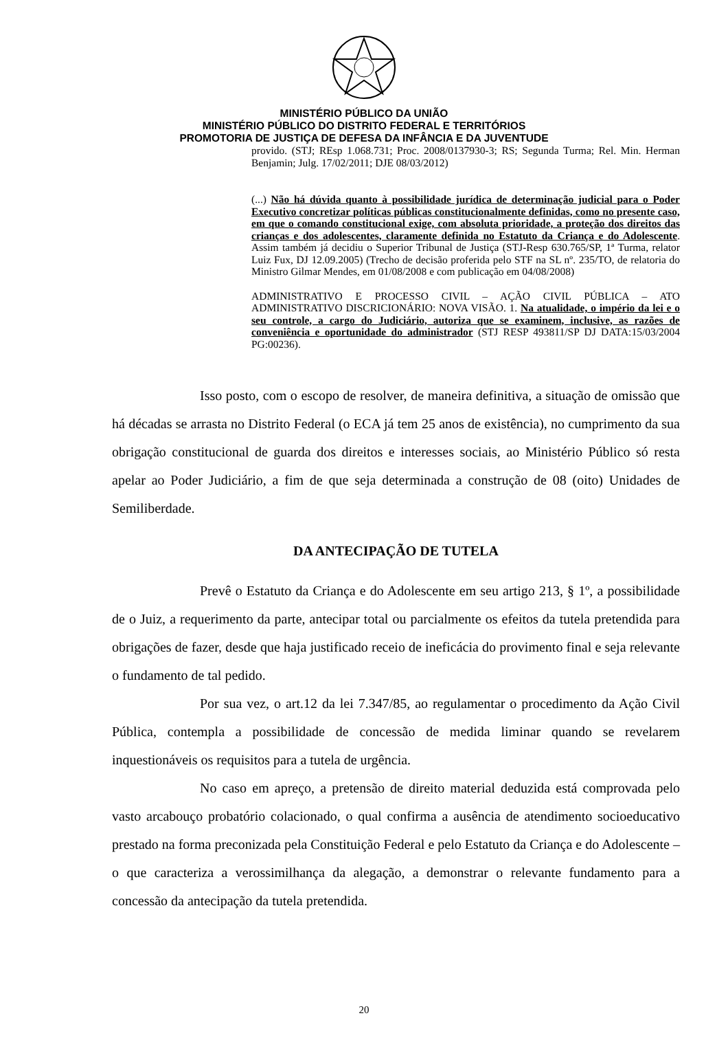MINISTÉRIO PÚBLICO DA UNIÃO
MINISTÉRIO PÚBLICO DO DISTRITO FEDERAL E TERRITÓRIOS
PROMOTORIA DE JUSTIÇA DE DEFESA DA INFÂNCIA E DA JUVENTUDE
provido. (STJ; REsp 1.068.731; Proc. 2008/0137930-3; RS; Segunda Turma; Rel. Min. Herman Benjamin; Julg. 17/02/2011; DJE 08/03/2012)
(...) Não há dúvida quanto à possibilidade jurídica de determinação judicial para o Poder Executivo concretizar políticas públicas constitucionalmente definidas, como no presente caso, em que o comando constitucional exige, com absoluta prioridade, a proteção dos direitos das crianças e dos adolescentes, claramente definida no Estatuto da Criança e do Adolescente. Assim também já decidiu o Superior Tribunal de Justiça (STJ-Resp 630.765/SP, 1ª Turma, relator Luiz Fux, DJ 12.09.2005) (Trecho de decisão proferida pelo STF na SL nº. 235/TO, de relatoria do Ministro Gilmar Mendes, em 01/08/2008 e com publicação em 04/08/2008)
ADMINISTRATIVO E PROCESSO CIVIL – AÇÃO CIVIL PÚBLICA – ATO ADMINISTRATIVO DISCRICIONÁRIO: NOVA VISÃO. 1. Na atualidade, o império da lei e o seu controle, a cargo do Judiciário, autoriza que se examinem, inclusive, as razões de conveniência e oportunidade do administrador (STJ RESP 493811/SP DJ DATA:15/03/2004 PG:00236).
Isso posto, com o escopo de resolver, de maneira definitiva, a situação de omissão que há décadas se arrasta no Distrito Federal (o ECA já tem 25 anos de existência), no cumprimento da sua obrigação constitucional de guarda dos direitos e interesses sociais, ao Ministério Público só resta apelar ao Poder Judiciário, a fim de que seja determinada a construção de 08 (oito) Unidades de Semiliberdade.
DA ANTECIPAÇÃO DE TUTELA
Prevê o Estatuto da Criança e do Adolescente em seu artigo 213, § 1º, a possibilidade de o Juiz, a requerimento da parte, antecipar total ou parcialmente os efeitos da tutela pretendida para obrigações de fazer, desde que haja justificado receio de ineficácia do provimento final e seja relevante o fundamento de tal pedido.
Por sua vez, o art.12 da lei 7.347/85, ao regulamentar o procedimento da Ação Civil Pública, contempla a possibilidade de concessão de medida liminar quando se revelarem inquestionáveis os requisitos para a tutela de urgência.
No caso em apreço, a pretensão de direito material deduzida está comprovada pelo vasto arcabouço probatório colacionado, o qual confirma a ausência de atendimento socioeducativo prestado na forma preconizada pela Constituição Federal e pelo Estatuto da Criança e do Adolescente – o que caracteriza a verossimilhança da alegação, a demonstrar o relevante fundamento para a concessão da antecipação da tutela pretendida.
20